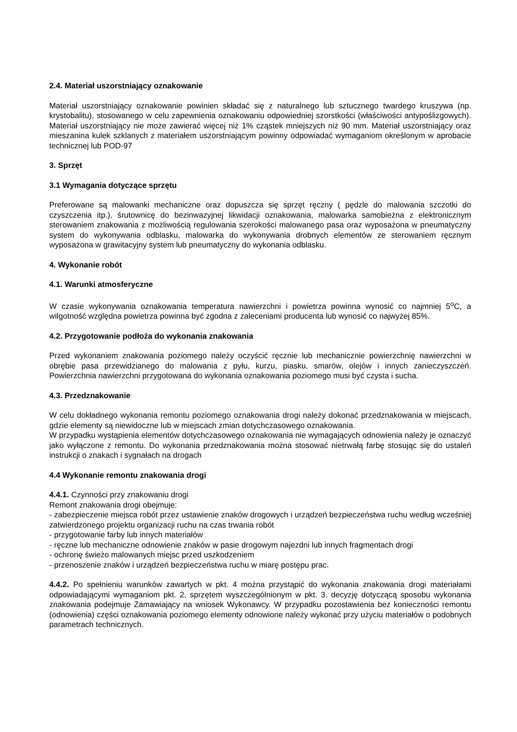2.4. Materiał uszorstniający oznakowanie
Materiał uszorstniający oznakowanie powinien składać się z naturalnego lub sztucznego twardego kruszywa (np. krystobalitu), stosowanego w celu zapewnienia oznakowaniu odpowiedniej szorstkości (właściwości antypoślizgowych). Materiał uszorstniający nie może zawierać więcej niż 1% cząstek mniejszych niż 90 mm. Materiał uszorstniający oraz mieszanina kulek szklanych z materiałem uszorstniającym powinny odpowiadać wymaganiom określonym w aprobacie technicznej lub POD-97
3. Sprzęt
3.1 Wymagania dotyczące sprzętu
Preferowane są malowanki mechaniczne oraz dopuszcza się sprzęt ręczny ( pędzle do malowania szczotki do czyszczenia itp.), śrutownicę do bezinwazyjnej likwidacji oznakowania, malowarka samobieżna z elektronicznym sterowaniem znakowania z możliwością regulowania szerokości malowanego pasa oraz wyposażona w pneumatyczny system do wykonywania odblasku, malowarka do wykonywania drobnych elementów ze sterowaniem ręcznym wyposażona w grawitacyjny system lub pneumatyczny do wykonania odblasku.
4. Wykonanie robót
4.1. Warunki atmosferyczne
W czasie wykonywania oznakowania temperatura nawierzchni i powietrza powinna wynosić co najmniej 5<sup>o</sup>C, a wilgotność względna powietrza powinna być zgodna z zaleceniami producenta lub wynosić co najwyżej 85%.
4.2. Przygotowanie podłoża do wykonania znakowania
Przed wykonaniem znakowania poziomego należy oczyścić ręcznie lub mechanicznie powierzchnię nawierzchni w obrębie pasa przewidzianego do malowania z pyłu, kurzu, piasku, smarów, olejów i innych zanieczyszczeń. Powierzchnia nawierzchni przygotowana do wykonania oznakowania poziomego musi być czysta i sucha.
4.3. Przedznakowanie
W celu dokładnego wykonania remontu poziomego oznakowania drogi należy dokonać przedznakowania w miejscach, gdzie elementy są niewidoczne lub w miejscach zmian dotychczasowego oznakowania.
W przypadku wystąpienia elementów dotychczasowego oznakowania nie wymagających odnowienia należy je oznaczyć jako wyłączone z remontu. Do wykonania przedznakowania można stosować nietrwałą farbę stosując się do ustaleń instrukcji o znakach i sygnałach na drogach
4.4 Wykonanie remontu znakowania drogi
4.4.1. Czynności przy znakowaniu drogi
Remont znakowania drogi obejmuje:
- zabezpieczenie miejsca robót przez ustawienie znaków drogowych i urządzeń bezpieczeństwa ruchu według wcześniej zatwierdzonego projektu organizacji ruchu na czas trwania robót
- przygotowanie farby lub innych materiałów
- ręczne lub mechaniczne odnowienie znaków w pasie drogowym najezdni lub innych fragmentach drogi
- ochronę świeżo malowanych miejsc przed uszkodzeniem
- przenoszenie znaków i urządzeń bezpieczeństwa ruchu w miarę postępu prac.
4.4.2. Po spełnieniu warunków zawartych w pkt. 4 można przystąpić do wykonania znakowania drogi materiałami odpowiadającymi wymaganiom pkt. 2, sprzętem wyszczególnionym w pkt. 3. decyzję dotyczącą sposobu wykonania znakowania podejmuje Zamawiający na wniosek Wykonawcy. W przypadku pozostawienia bez konieczności remontu (odnowienia) części oznakowania poziomego elementy odnowione należy wykonać przy użyciu materiałów o podobnych parametrach technicznych.